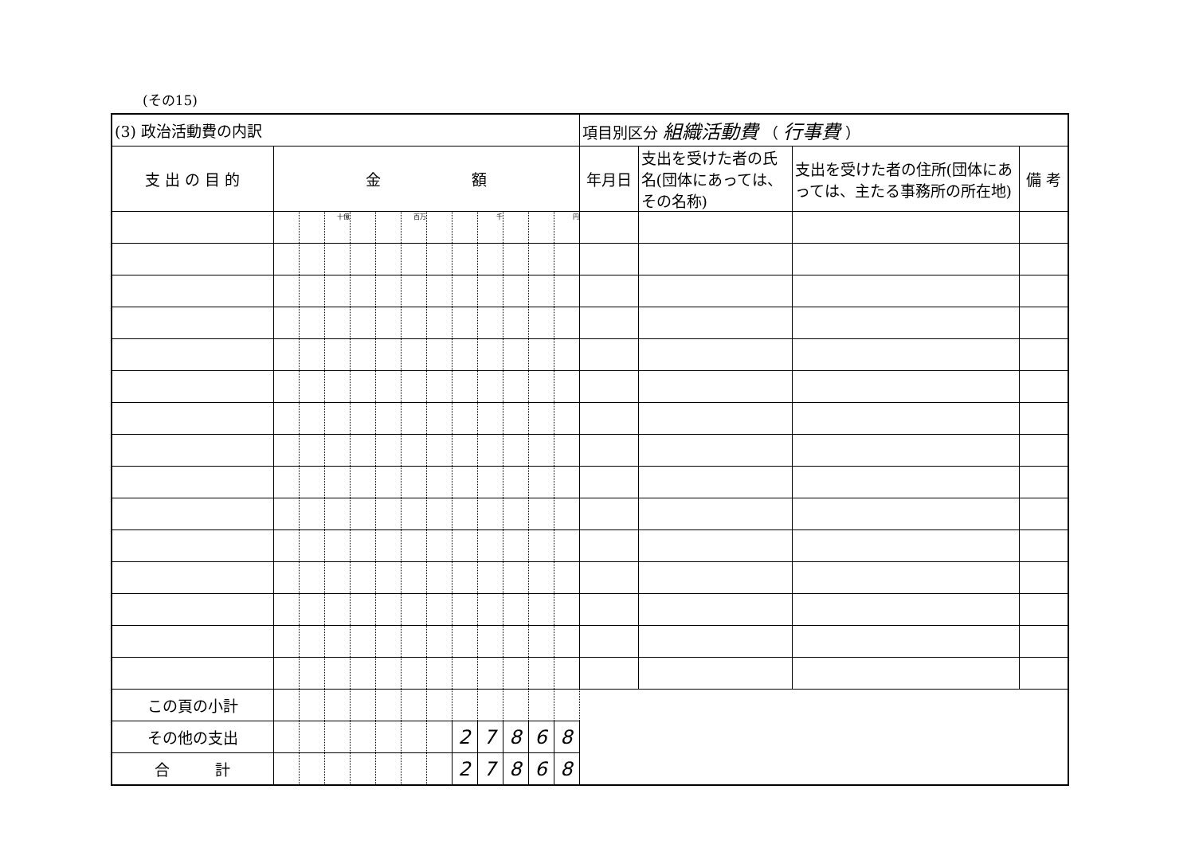(その15)
| (3) 政治活動費の内訳 | | | | | | | | | | | | | 項目別区分 組織活動費 （ 行事費 ） | | | |
| 支 出 の 目 的 | 金 額 | | | | | | | | | | | | 年月日 | 支出を受けた者の氏名(団体にあっては、その名称) | 支出を受けた者の住所(団体にあっては、主たる事務所の所在地) | 備 考 |
| | | | 十億 | | | 百万 | | | 千 | | | 円 | | | | |
| この頁の小計 | | | | | | | | | | | | | | | | |
| その他の支出 | | | | | | | | 2 | 7 | 8 | 6 | 8 | | | | |
| 合 計 | | | | | | | | 2 | 7 | 8 | 6 | 8 | | | | |